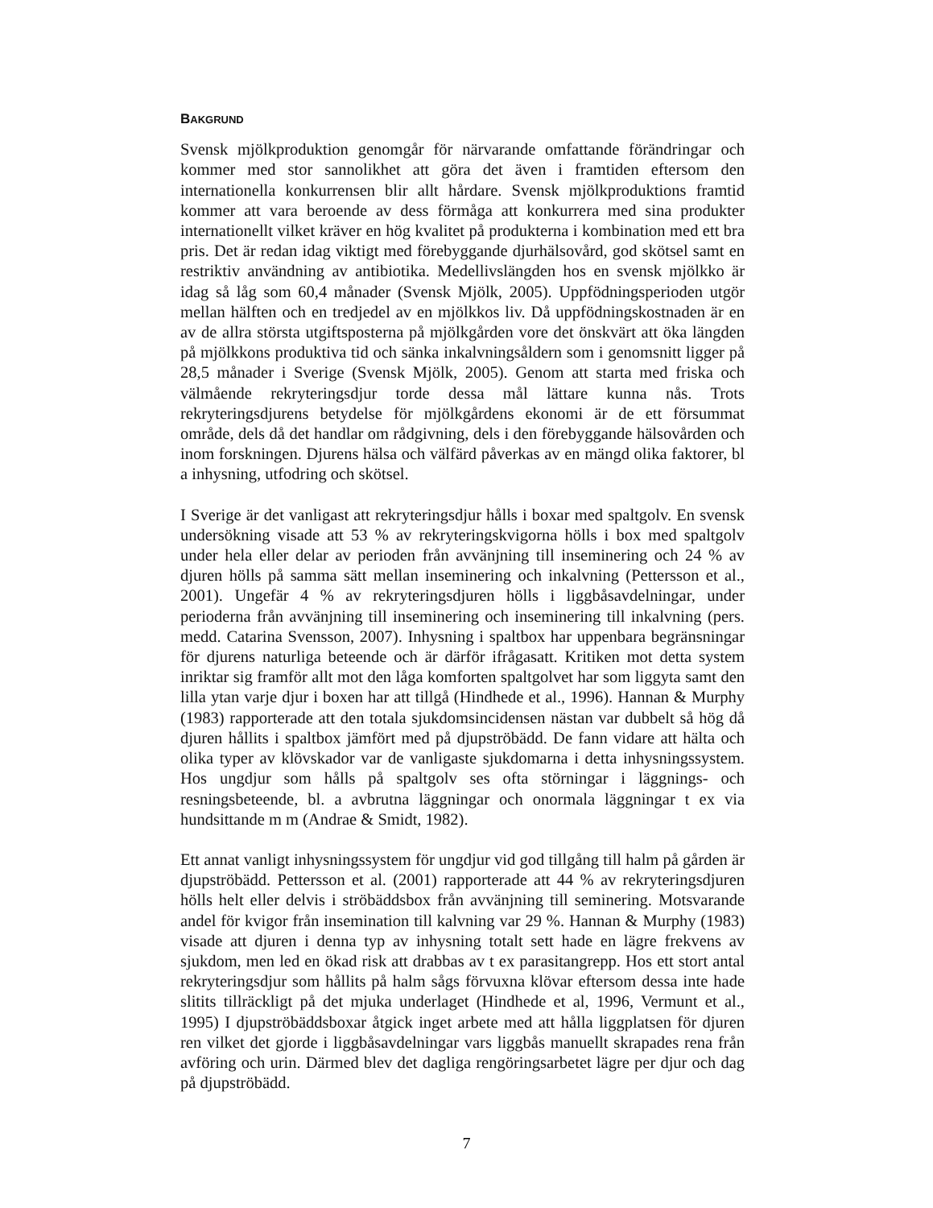BAKGRUND
Svensk mjölkproduktion genomgår för närvarande omfattande förändringar och kommer med stor sannolikhet att göra det även i framtiden eftersom den internationella konkurrensen blir allt hårdare. Svensk mjölkproduktions framtid kommer att vara beroende av dess förmåga att konkurrera med sina produkter internationellt vilket kräver en hög kvalitet på produkterna i kombination med ett bra pris. Det är redan idag viktigt med förebyggande djurhälsovård, god skötsel samt en restriktiv användning av antibiotika. Medellivslängden hos en svensk mjölkko är idag så låg som 60,4 månader (Svensk Mjölk, 2005). Uppfödningsperioden utgör mellan hälften och en tredjedel av en mjölkkos liv. Då uppfödningskostnaden är en av de allra största utgiftsposterna på mjölkgården vore det önskvärt att öka längden på mjölkkons produktiva tid och sänka inkalvningsåldern som i genomsnitt ligger på 28,5 månader i Sverige (Svensk Mjölk, 2005). Genom att starta med friska och välmående rekryteringsdjur torde dessa mål lättare kunna nås. Trots rekryteringsdjurens betydelse för mjölkgårdens ekonomi är de ett försummat område, dels då det handlar om rådgivning, dels i den förebyggande hälsovården och inom forskningen. Djurens hälsa och välfärd påverkas av en mängd olika faktorer, bl a inhysning, utfodring och skötsel.
I Sverige är det vanligast att rekryteringsdjur hålls i boxar med spaltgolv. En svensk undersökning visade att 53 % av rekryteringskvigorna hölls i box med spaltgolv under hela eller delar av perioden från avvänjning till inseminering och 24 % av djuren hölls på samma sätt mellan inseminering och inkalvning (Pettersson et al., 2001). Ungefär 4 % av rekryteringsdjuren hölls i liggbåsavdelningar, under perioderna från avvänjning till inseminering och inseminering till inkalvning (pers. medd. Catarina Svensson, 2007). Inhysning i spaltbox har uppenbara begränsningar för djurens naturliga beteende och är därför ifrågasatt. Kritiken mot detta system inriktar sig framför allt mot den låga komforten spaltgolvet har som liggyta samt den lilla ytan varje djur i boxen har att tillgå (Hindhede et al., 1996). Hannan & Murphy (1983) rapporterade att den totala sjukdomsincidensen nästan var dubbelt så hög då djuren hållits i spaltbox jämfört med på djupströbädd. De fann vidare att hälta och olika typer av klövskador var de vanligaste sjukdomarna i detta inhysningssystem. Hos ungdjur som hålls på spaltgolv ses ofta störningar i läggnings- och resningsbeteende, bl. a avbrutna läggningar och onormala läggningar t ex via hundsittande m m (Andrae & Smidt, 1982).
Ett annat vanligt inhysningssystem för ungdjur vid god tillgång till halm på gården är djupströbädd. Pettersson et al. (2001) rapporterade att 44 % av rekryteringsdjuren hölls helt eller delvis i ströbäddsbox från avvänjning till seminering. Motsvarande andel för kvigor från insemination till kalvning var 29 %. Hannan & Murphy (1983) visade att djuren i denna typ av inhysning totalt sett hade en lägre frekvens av sjukdom, men led en ökad risk att drabbas av t ex parasitangrepp. Hos ett stort antal rekryteringsdjur som hållits på halm sågs förvuxna klövar eftersom dessa inte hade slitits tillräckligt på det mjuka underlaget (Hindhede et al, 1996, Vermunt et al., 1995) I djupströbäddsboxar åtgick inget arbete med att hålla liggplatsen för djuren ren vilket det gjorde i liggbåsavdelningar vars liggbås manuellt skrapades rena från avföring och urin. Därmed blev det dagliga rengöringsarbetet lägre per djur och dag på djupströbädd.
7